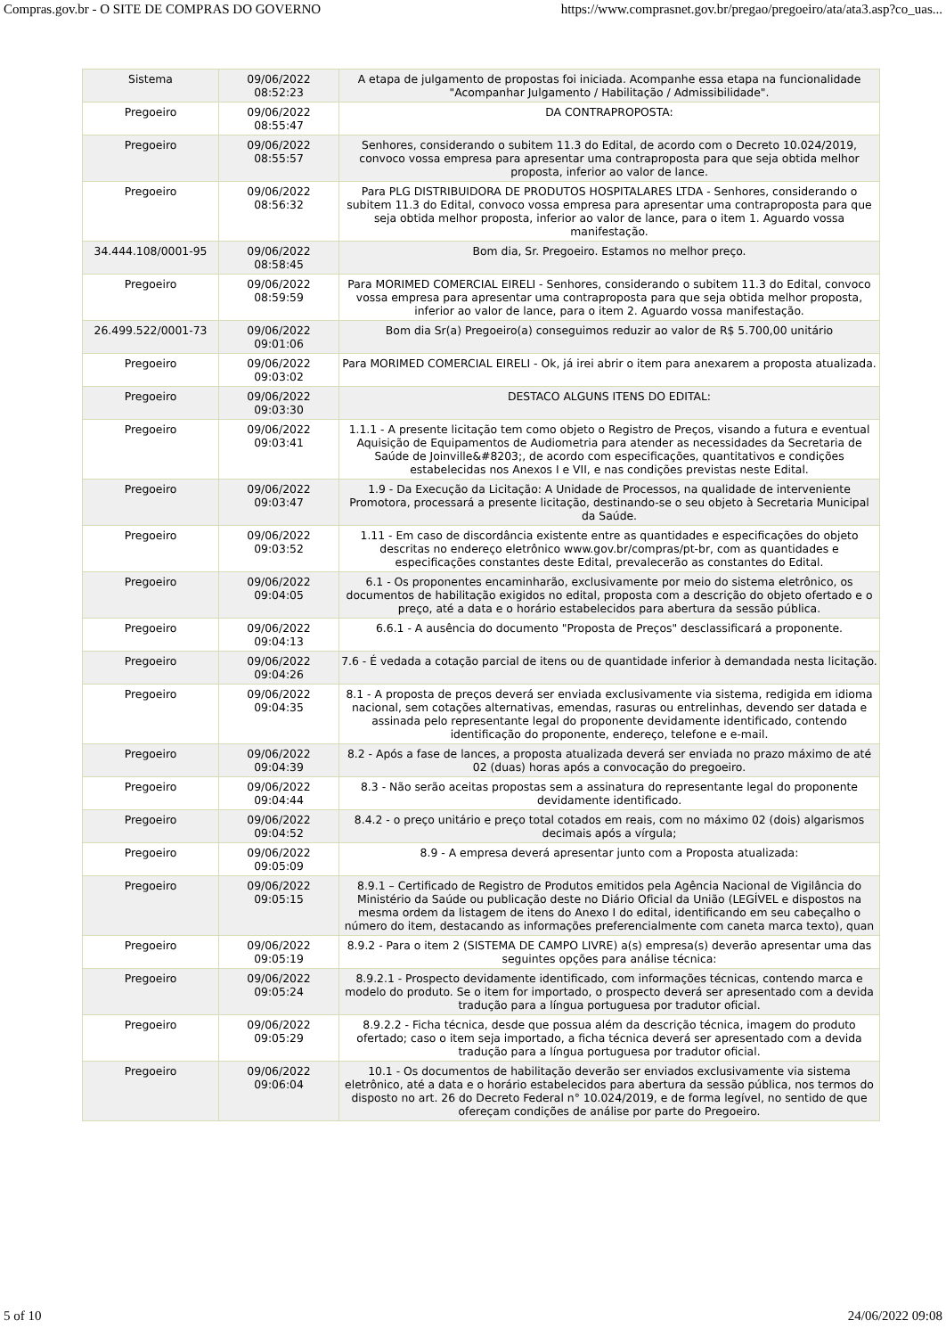Compras.gov.br - O SITE DE COMPRAS DO GOVERNO https://www.comprasnet.gov.br/pregao/pregoeiro/ata/ata3.asp?co_uas...
| Sistema | 09/06/2022 08:52:23 | A etapa de julgamento de propostas foi iniciada. Acompanhe essa etapa na funcionalidade "Acompanhar Julgamento / Habilitação / Admissibilidade". |
| Pregoeiro | 09/06/2022 08:55:47 | DA CONTRAPROPOSTA: |
| Pregoeiro | 09/06/2022 08:55:57 | Senhores, considerando o subitem 11.3 do Edital, de acordo com o Decreto 10.024/2019, convoco vossa empresa para apresentar uma contraproposta para que seja obtida melhor proposta, inferior ao valor de lance. |
| Pregoeiro | 09/06/2022 08:56:32 | Para PLG DISTRIBUIDORA DE PRODUTOS HOSPITALARES LTDA - Senhores, considerando o subitem 11.3 do Edital, convoco vossa empresa para apresentar uma contraproposta para que seja obtida melhor proposta, inferior ao valor de lance, para o item 1. Aguardo vossa manifestação. |
| 34.444.108/0001-95 | 09/06/2022 08:58:45 | Bom dia, Sr. Pregoeiro. Estamos no melhor preço. |
| Pregoeiro | 09/06/2022 08:59:59 | Para MORIMED COMERCIAL EIRELI - Senhores, considerando o subitem 11.3 do Edital, convoco vossa empresa para apresentar uma contraproposta para que seja obtida melhor proposta, inferior ao valor de lance, para o item 2. Aguardo vossa manifestação. |
| 26.499.522/0001-73 | 09/06/2022 09:01:06 | Bom dia Sr(a) Pregoeiro(a) conseguimos reduzir ao valor de R$ 5.700,00 unitário |
| Pregoeiro | 09/06/2022 09:03:02 | Para MORIMED COMERCIAL EIRELI - Ok, já irei abrir o item para anexarem a proposta atualizada. |
| Pregoeiro | 09/06/2022 09:03:30 | DESTACO ALGUNS ITENS DO EDITAL: |
| Pregoeiro | 09/06/2022 09:03:41 | 1.1.1 - A presente licitação tem como objeto o Registro de Preços, visando a futura e eventual Aquisição de Equipamentos de Audiometria para atender as necessidades da Secretaria de Saúde de Joinville&#8203;, de acordo com especificações, quantitativos e condições estabelecidas nos Anexos I e VII, e nas condições previstas neste Edital. |
| Pregoeiro | 09/06/2022 09:03:47 | 1.9 - Da Execução da Licitação: A Unidade de Processos, na qualidade de interveniente Promotora, processará a presente licitação, destinando-se o seu objeto à Secretaria Municipal da Saúde. |
| Pregoeiro | 09/06/2022 09:03:52 | 1.11 - Em caso de discordância existente entre as quantidades e especificações do objeto descritas no endereço eletrônico www.gov.br/compras/pt-br, com as quantidades e especificações constantes deste Edital, prevalecerão as constantes do Edital. |
| Pregoeiro | 09/06/2022 09:04:05 | 6.1 - Os proponentes encaminharão, exclusivamente por meio do sistema eletrônico, os documentos de habilitação exigidos no edital, proposta com a descrição do objeto ofertado e o preço, até a data e o horário estabelecidos para abertura da sessão pública. |
| Pregoeiro | 09/06/2022 09:04:13 | 6.6.1 - A ausência do documento "Proposta de Preços" desclassificará a proponente. |
| Pregoeiro | 09/06/2022 09:04:26 | 7.6 - É vedada a cotação parcial de itens ou de quantidade inferior à demandada nesta licitação. |
| Pregoeiro | 09/06/2022 09:04:35 | 8.1 - A proposta de preços deverá ser enviada exclusivamente via sistema, redigida em idioma nacional, sem cotações alternativas, emendas, rasuras ou entrelinhas, devendo ser datada e assinada pelo representante legal do proponente devidamente identificado, contendo identificação do proponente, endereço, telefone e e-mail. |
| Pregoeiro | 09/06/2022 09:04:39 | 8.2 - Após a fase de lances, a proposta atualizada deverá ser enviada no prazo máximo de até 02 (duas) horas após a convocação do pregoeiro. |
| Pregoeiro | 09/06/2022 09:04:44 | 8.3 - Não serão aceitas propostas sem a assinatura do representante legal do proponente devidamente identificado. |
| Pregoeiro | 09/06/2022 09:04:52 | 8.4.2 - o preço unitário e preço total cotados em reais, com no máximo 02 (dois) algarismos decimais após a vírgula; |
| Pregoeiro | 09/06/2022 09:05:09 | 8.9 - A empresa deverá apresentar junto com a Proposta atualizada: |
| Pregoeiro | 09/06/2022 09:05:15 | 8.9.1 – Certificado de Registro de Produtos emitidos pela Agência Nacional de Vigilância do Ministério da Saúde ou publicação deste no Diário Oficial da União (LEGÍVEL e dispostos na mesma ordem da listagem de itens do Anexo I do edital, identificando em seu cabeçalho o número do item, destacando as informações preferencialmente com caneta marca texto), quan |
| Pregoeiro | 09/06/2022 09:05:19 | 8.9.2 - Para o item 2 (SISTEMA DE CAMPO LIVRE) a(s) empresa(s) deverão apresentar uma das seguintes opções para análise técnica: |
| Pregoeiro | 09/06/2022 09:05:24 | 8.9.2.1 - Prospecto devidamente identificado, com informações técnicas, contendo marca e modelo do produto. Se o item for importado, o prospecto deverá ser apresentado com a devida tradução para a língua portuguesa por tradutor oficial. |
| Pregoeiro | 09/06/2022 09:05:29 | 8.9.2.2 - Ficha técnica, desde que possua além da descrição técnica, imagem do produto ofertado; caso o item seja importado, a ficha técnica deverá ser apresentado com a devida tradução para a língua portuguesa por tradutor oficial. |
| Pregoeiro | 09/06/2022 09:06:04 | 10.1 - Os documentos de habilitação deverão ser enviados exclusivamente via sistema eletrônico, até a data e o horário estabelecidos para abertura da sessão pública, nos termos do disposto no art. 26 do Decreto Federal n° 10.024/2019, e de forma legível, no sentido de que ofereçam condições de análise por parte do Pregoeiro. |
5 of 10 24/06/2022 09:08